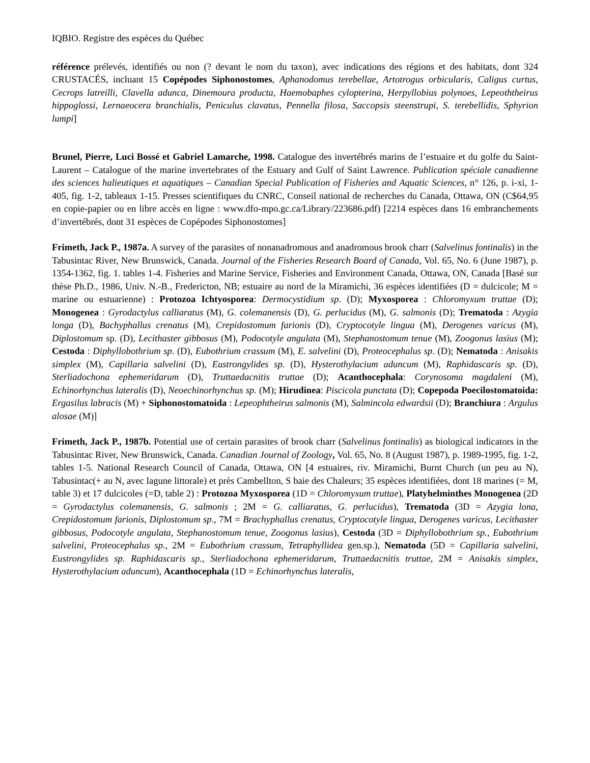IQBIO. Registre des espèces du Québec
référence prélevés, identifiés ou non (? devant le nom du taxon), avec indications des régions et des habitats, dont 324 CRUSTACÉS, incluant 15 Copépodes Siphonostomes, Aphanodomus terebellae, Artotrogus orbicularis, Caligus curtus, Cecrops latreilli, Clavella adunca, Dinemoura producta, Haemobaphes cylopterina, Herpyllobius polynoes, Lepeoththeirus hippoglossi, Lernaeocera branchialis, Peniculus clavatus, Pennella filosa, Saccopsis steenstrupi, S. terebellidis, Sphyrion lumpi]
Brunel, Pierre, Luci Bossé et Gabriel Lamarche, 1998. Catalogue des invertébrés marins de l’estuaire et du golfe du Saint-Laurent – Catalogue of the marine invertebrates of the Estuary and Gulf of Saint Lawrence. Publication spéciale canadienne des sciences halieutiques et aquatiques – Canadian Special Publication of Fisheries and Aquatic Sciences, n° 126, p. i-xi, 1-405, fig. 1-2, tableaux 1-15. Presses scientifiques du CNRC, Conseil national de recherches du Canada, Ottawa, ON (C$64,95 en copie-papier ou en libre accès en ligne : www.dfo-mpo.gc.ca/Library/223686.pdf) [2214 espèces dans 16 embranchements d’invertébrés, dont 31 espèces de Copépodes Siphonostomes]
Frimeth, Jack P., 1987a. A survey of the parasites of nonanadromous and anadromous brook charr (Salvelinus fontinalis) in the Tabusintac River, New Brunswick, Canada. Journal of the Fisheries Research Board of Canada, Vol. 65, No. 6 (June 1987), p. 1354-1362, fig. 1. tables 1-4. Fisheries and Marine Service, Fisheries and Environment Canada, Ottawa, ON, Canada [Basé sur thèse Ph.D., 1986, Univ. N.-B., Fredericton, NB; estuaire au nord de la Miramichi, 36 espèces identifiées (D = dulcicole; M = marine ou estuarienne) : Protozoa Ichtyosporea: Dermocystidium sp. (D); Myxosporea : Chloromyxum truttae (D); Monogenea : Gyrodactylus calliaratus (M), G. colemanensis (D), G. perlucidus (M), G. salmonis (D); Trematoda : Azygia longa (D), Bachyphallus crenatus (M), Crepidostomum farionis (D), Cryptocotyle lingua (M), Derogenes varicus (M), Diplostomum sp. (D), Lecithaster gibbosus (M), Podocotyle angulata (M), Stephanostomum tenue (M), Zoogonus lasius (M); Cestoda : Diphyllobothrium sp. (D), Eubothrium crassum (M), E. salvelini (D), Proteocephalus sp. (D); Nematoda : Anisakis simplex (M), Capillaria salvelini (D), Eustrongylides sp. (D), Hysterothylacium aduncum (M), Raphidascaris sp. (D), Sterliadochona ephemeridarum (D), Truttaedacnitis truttae (D); Acanthocephala: Corynosoma magdaleni (M), Echinorhynchus lateralis (D), Neoechinorhynchus sp. (M); Hirudinea: Piscicola punctata (D); Copepoda Poecilostomatoida: Ergasilus labracis (M) + Siphonostomatoida : Lepeophtheirus salmonis (M), Salmincola edwardsii (D); Branchiura : Argulus alosae (M)]
Frimeth, Jack P., 1987b. Potential use of certain parasites of brook charr (Salvelinus fontinalis) as biological indicators in the Tabusintac River, New Brunswick, Canada. Canadian Journal of Zoology, Vol. 65, No. 8 (August 1987), p. 1989-1995, fig. 1-2, tables 1-5. National Research Council of Canada, Ottawa, ON [4 estuaires, riv. Miramichi, Burnt Church (un peu au N), Tabusintac(+ au N, avec lagune littorale) et près Cambellton, S baie des Chaleurs; 35 espèces identifiées, dont 18 marines (= M, table 3) et 17 dulcicoles (=D, table 2) : Protozoa Myxosporea (1D = Chloromyxum truttae), Platyhelminthes Monogenea (2D = Gyrodactylus colemanensis, G. salmonis ; 2M = G. calliaratus, G. perlucidus), Trematoda (3D = Azygia lona, Crepidostomum farionis, Diplostomum sp., 7M = Brachyphallus crenatus, Cryptocotyle lingua, Derogenes varicus, Lecithaster gibbosus, Podocotyle angulata, Stephanostomum tenue, Zoogonus lasius), Cestoda (3D = Diphyllobothrium sp., Eubothrium salvelini, Proteocephalus sp., 2M = Eubothrium crassum, Tetraphyllidea gen.sp.), Nematoda (5D = Capillaria salvelini, Eustrongylides sp. Raphidascaris sp., Sterliadochona ephemeridarum, Truttaedacnitis truttae, 2M = Anisakis simplex, Hysterothylacium aduncum), Acanthocephala (1D = Echinorhynchus lateralis,